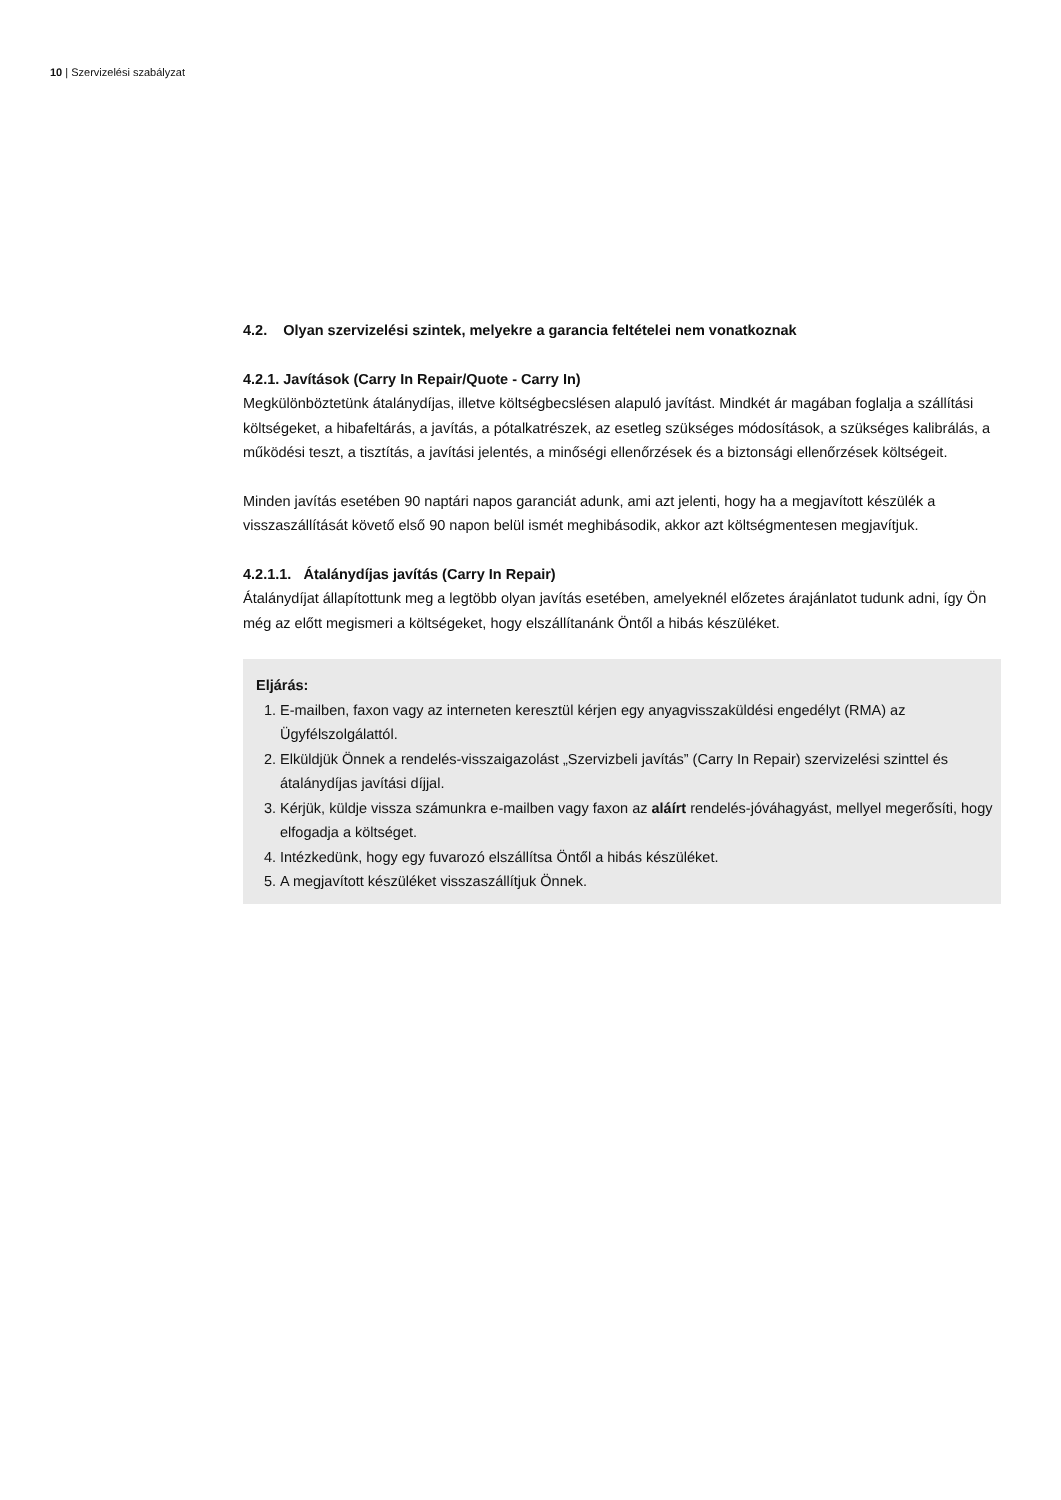10 | Szervizelési szabályzat
4.2. Olyan szervizelési szintek, melyekre a garancia feltételei nem vonatkoznak
4.2.1. Javítások (Carry In Repair/Quote - Carry In)
Megkülönböztetünk átalánydíjas, illetve költségbecslésen alapuló javítást. Mindkét ár magában foglalja a szállítási költségeket, a hibafeltárás, a javítás, a pótalkatrészek, az esetleg szükséges módosítások, a szükséges kalibrálás, a működési teszt, a tisztítás, a javítási jelentés, a minőségi ellenőrzések és a biztonsági ellenőrzések költségeit.
Minden javítás esetében 90 naptári napos garanciát adunk, ami azt jelenti, hogy ha a megjavított készülék a visszaszállítását követő első 90 napon belül ismét meghibásodik, akkor azt költségmentesen megjavítjuk.
4.2.1.1. Átalánydíjas javítás (Carry In Repair)
Átalánydíjat állapítottunk meg a legtöbb olyan javítás esetében, amelyeknél előzetes árajánlatot tudunk adni, így Ön még az előtt megismeri a költségeket, hogy elszállítanánk Öntől a hibás készüléket.
Eljárás:
1. E-mailben, faxon vagy az interneten keresztül kérjen egy anyagvisszaküldési engedélyt (RMA) az Ügyfélszolgálattól.
2. Elküldjük Önnek a rendelés-visszaigazolást „Szervizbeli javítás” (Carry In Repair) szervizelési szinttel és átalánydíjas javítási díjjal.
3. Kérjük, küldje vissza számunkra e-mailben vagy faxon az aláírt rendelés-jóváhagyást, mellyel megerősíti, hogy elfogadja a költséget.
4. Intézkedünk, hogy egy fuvarozó elszállítsa Öntől a hibás készüléket.
5. A megjavított készüléket visszaszállítjuk Önnek.